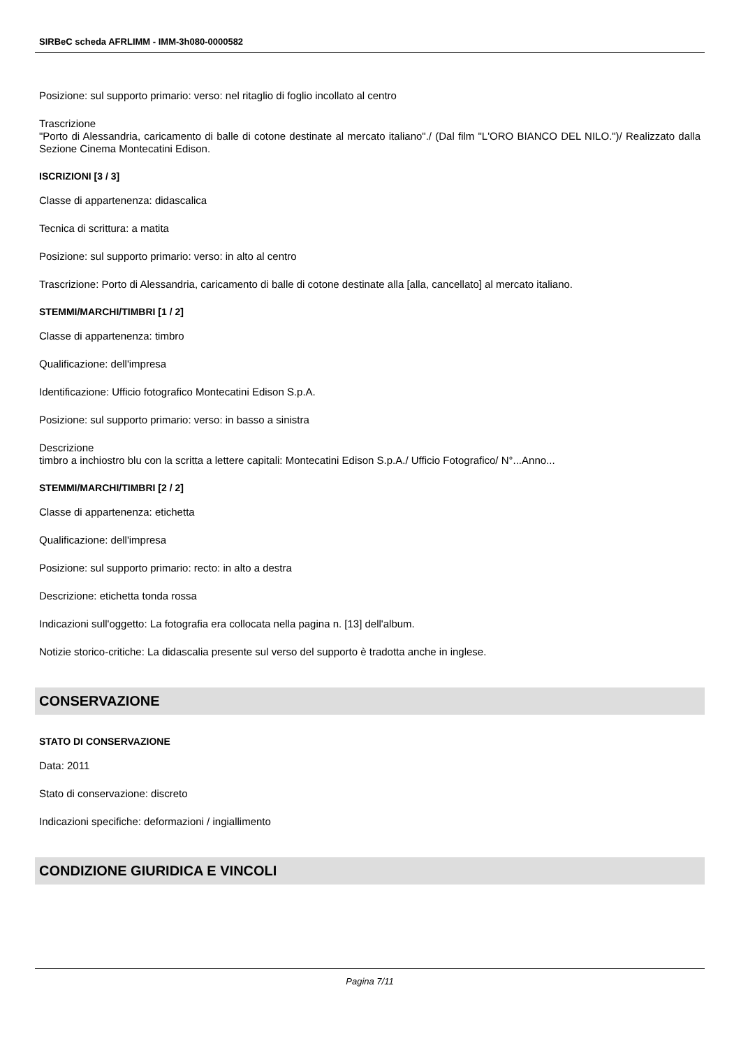SIRBeC scheda AFRLIMM - IMM-3h080-0000582
Posizione: sul supporto primario: verso: nel ritaglio di foglio incollato al centro
Trascrizione
"Porto di Alessandria, caricamento di balle di cotone destinate al mercato italiano"./ (Dal film "L'ORO BIANCO DEL NILO.")/ Realizzato dalla Sezione Cinema Montecatini Edison.
ISCRIZIONI [3 / 3]
Classe di appartenenza: didascalica
Tecnica di scrittura: a matita
Posizione: sul supporto primario: verso: in alto al centro
Trascrizione: Porto di Alessandria, caricamento di balle di cotone destinate alla [alla, cancellato] al mercato italiano.
STEMMI/MARCHI/TIMBRI [1 / 2]
Classe di appartenenza: timbro
Qualificazione: dell'impresa
Identificazione: Ufficio fotografico Montecatini Edison S.p.A.
Posizione: sul supporto primario: verso: in basso a sinistra
Descrizione
timbro a inchiostro blu con la scritta a lettere capitali: Montecatini Edison S.p.A./ Ufficio Fotografico/ N°...Anno...
STEMMI/MARCHI/TIMBRI [2 / 2]
Classe di appartenenza: etichetta
Qualificazione: dell'impresa
Posizione: sul supporto primario: recto: in alto a destra
Descrizione: etichetta tonda rossa
Indicazioni sull'oggetto: La fotografia era collocata nella pagina n. [13] dell'album.
Notizie storico-critiche: La didascalia presente sul verso del supporto è tradotta anche in inglese.
CONSERVAZIONE
STATO DI CONSERVAZIONE
Data: 2011
Stato di conservazione: discreto
Indicazioni specifiche: deformazioni / ingiallimento
CONDIZIONE GIURIDICA E VINCOLI
Pagina 7/11